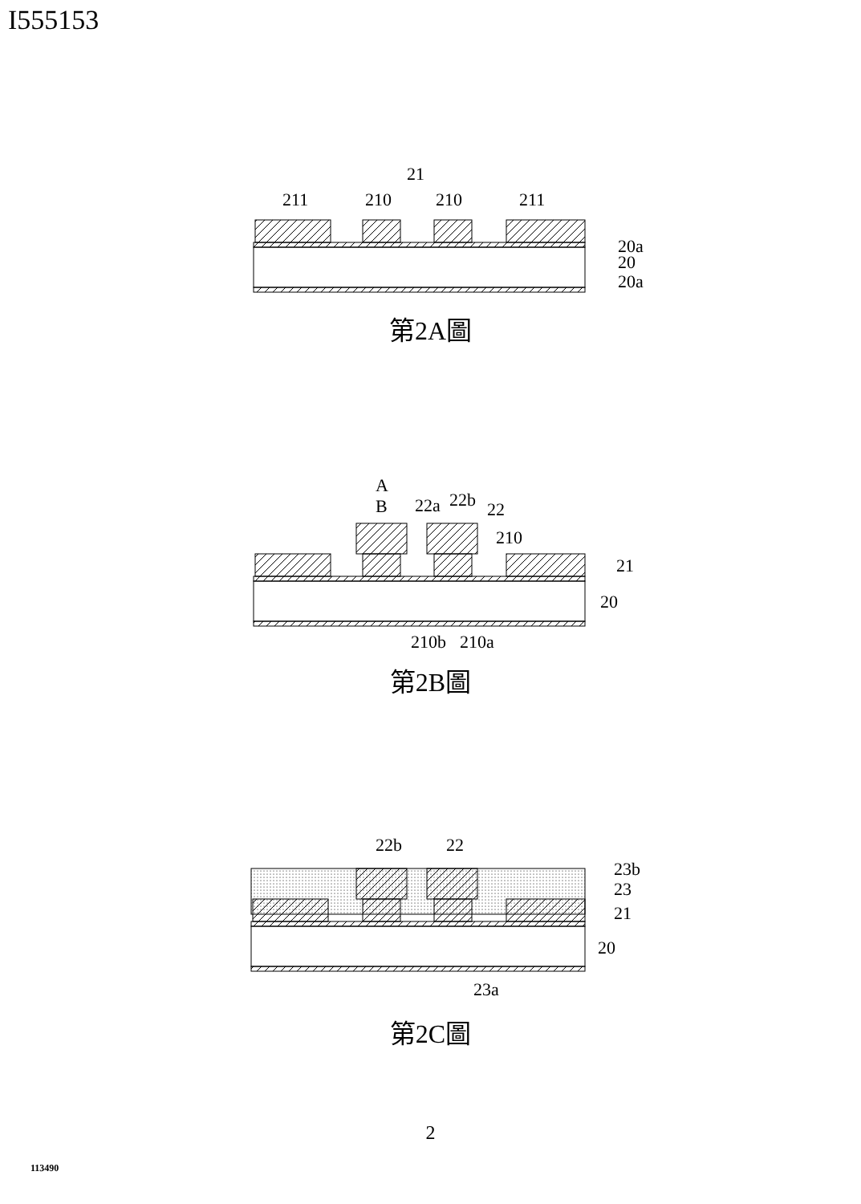I555153
21
211
210
210
211
20a
20
20a
第2A圖
A
B
22a
22b
22
210
21
20
210b
210a
第2B圖
22b
22
23b
23
21
20
23a
第2C圖
2
113490